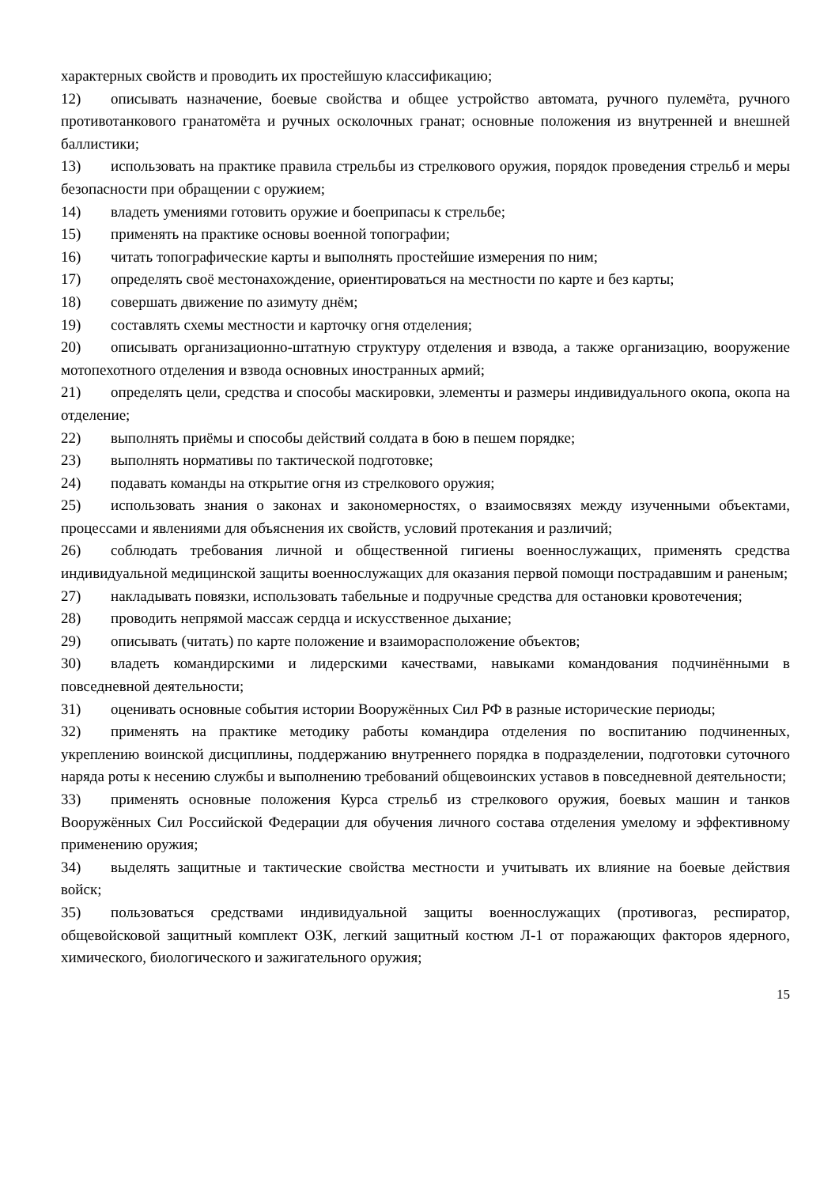характерных свойств и проводить их простейшую классификацию;
12) описывать назначение, боевые свойства и общее устройство автомата, ручного пулемёта, ручного противотанкового гранатомёта и ручных осколочных гранат; основные положения из внутренней и внешней баллистики;
13) использовать на практике правила стрельбы из стрелкового оружия, порядок проведения стрельб и меры безопасности при обращении с оружием;
14) владеть умениями готовить оружие и боеприпасы к стрельбе;
15) применять на практике основы военной топографии;
16) читать топографические карты и выполнять простейшие измерения по ним;
17) определять своё местонахождение, ориентироваться на местности по карте и без карты;
18) совершать движение по азимуту днём;
19) составлять схемы местности и карточку огня отделения;
20) описывать организационно-штатную структуру отделения и взвода, а также организацию, вооружение мотопехотного отделения и взвода основных иностранных армий;
21) определять цели, средства и способы маскировки, элементы и размеры индивидуального окопа, окопа на отделение;
22) выполнять приёмы и способы действий солдата в бою в пешем порядке;
23) выполнять нормативы по тактической подготовке;
24) подавать команды на открытие огня из стрелкового оружия;
25) использовать знания о законах и закономерностях, о взаимосвязях между изученными объектами, процессами и явлениями для объяснения их свойств, условий протекания и различий;
26) соблюдать требования личной и общественной гигиены военнослужащих, применять средства индивидуальной медицинской защиты военнослужащих для оказания первой помощи пострадавшим и раненым;
27) накладывать повязки, использовать табельные и подручные средства для остановки кровотечения;
28) проводить непрямой массаж сердца и искусственное дыхание;
29) описывать (читать) по карте положение и взаиморасположение объектов;
30) владеть командирскими и лидерскими качествами, навыками командования подчинёнными в повседневной деятельности;
31) оценивать основные события истории Вооружённых Сил РФ в разные исторические периоды;
32) применять на практике методику работы командира отделения по воспитанию подчиненных, укреплению воинской дисциплины, поддержанию внутреннего порядка в подразделении, подготовки суточного наряда роты к несению службы и выполнению требований общевоинских уставов в повседневной деятельности;
33) применять основные положения Курса стрельб из стрелкового оружия, боевых машин и танков Вооружённых Сил Российской Федерации для обучения личного состава отделения умелому и эффективному применению оружия;
34) выделять защитные и тактические свойства местности и учитывать их влияние на боевые действия войск;
35) пользоваться средствами индивидуальной защиты военнослужащих (противогаз, респиратор, общевойсковой защитный комплект ОЗК, легкий защитный костюм Л-1 от поражающих факторов ядерного, химического, биологического и зажигательного оружия;
15